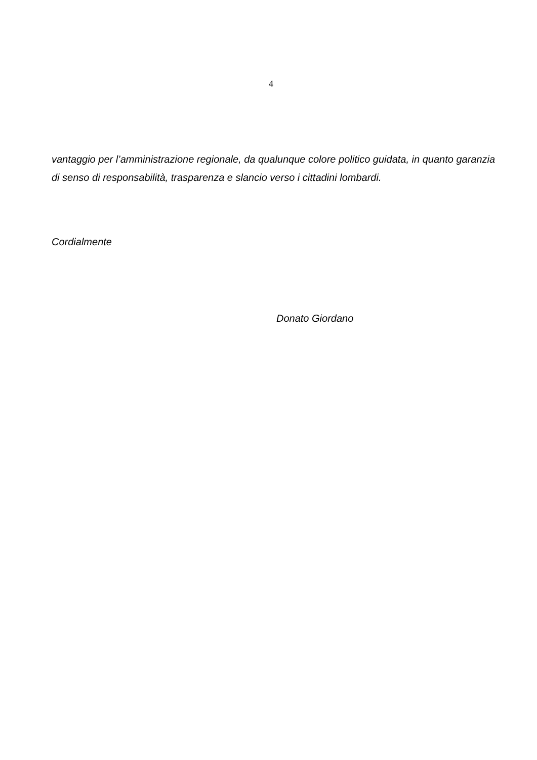4
vantaggio per l’amministrazione regionale, da qualunque colore politico guidata, in quanto garanzia di senso di responsabilità, trasparenza e slancio verso i cittadini lombardi.
Cordialmente
Donato Giordano